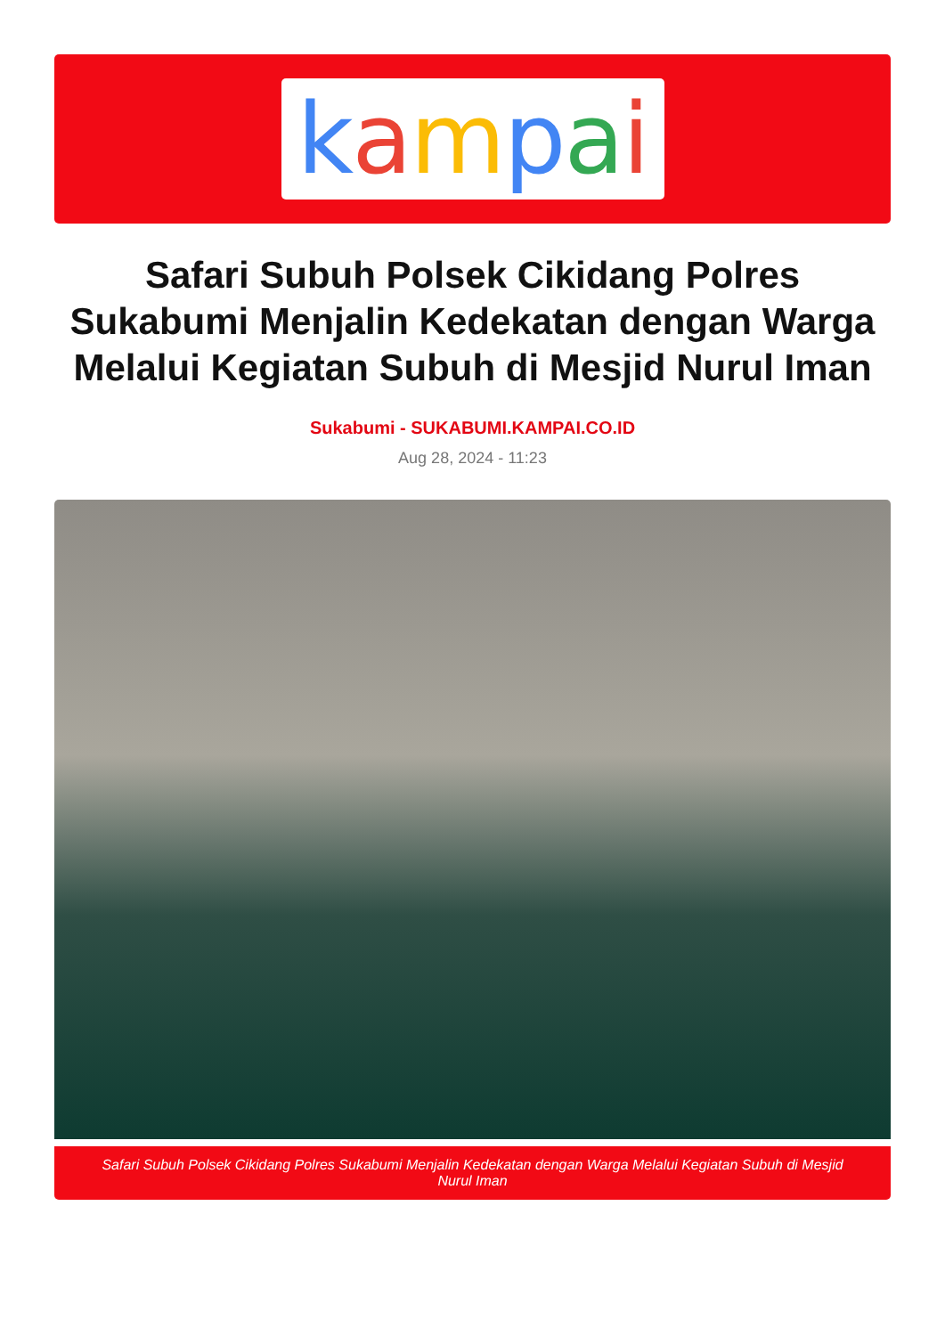kampai
Safari Subuh Polsek Cikidang Polres Sukabumi Menjalin Kedekatan dengan Warga Melalui Kegiatan Subuh di Mesjid Nurul Iman
Sukabumi - SUKABUMI.KAMPAI.CO.ID
Aug 28, 2024 - 11:23
Safari Subuh Polsek Cikidang Polres Sukabumi Menjalin Kedekatan dengan Warga Melalui Kegiatan Subuh di Mesjid Nurul Iman